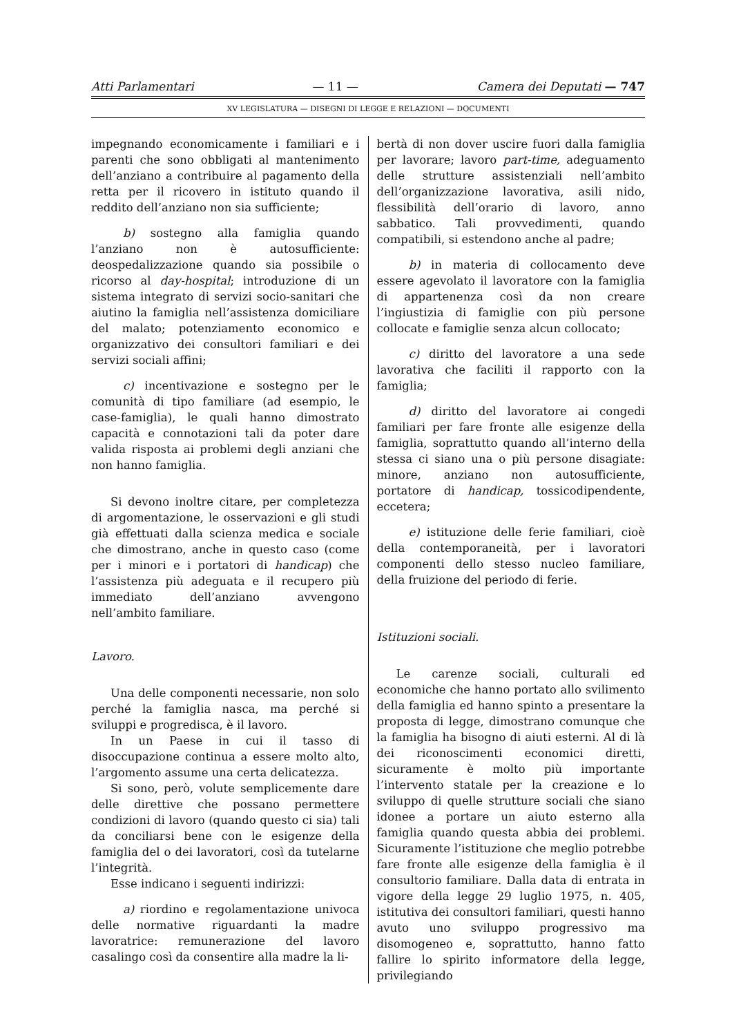Atti Parlamentari — 11 — Camera dei Deputati — 747
XV LEGISLATURA — DISEGNI DI LEGGE E RELAZIONI — DOCUMENTI
impegnando economicamente i familiari e i parenti che sono obbligati al mantenimento dell’anziano a contribuire al pagamento della retta per il ricovero in istituto quando il reddito dell’anziano non sia sufficiente;
b) sostegno alla famiglia quando l’anziano non è autosufficiente: deospedalizzazione quando sia possibile o ricorso al day-hospital; introduzione di un sistema integrato di servizi socio-sanitari che aiutino la famiglia nell’assistenza domiciliare del malato; potenziamento economico e organizzativo dei consultori familiari e dei servizi sociali affini;
c) incentivazione e sostegno per le comunità di tipo familiare (ad esempio, le case-famiglia), le quali hanno dimostrato capacità e connotazioni tali da poter dare valida risposta ai problemi degli anziani che non hanno famiglia.
Si devono inoltre citare, per completezza di argomentazione, le osservazioni e gli studi già effettuati dalla scienza medica e sociale che dimostrano, anche in questo caso (come per i minori e i portatori di handicap) che l’assistenza più adeguata e il recupero più immediato dell’anziano avvengono nell’ambito familiare.
Lavoro.
Una delle componenti necessarie, non solo perché la famiglia nasca, ma perché si sviluppi e progredisca, è il lavoro.
In un Paese in cui il tasso di disoccupazione continua a essere molto alto, l’argomento assume una certa delicatezza.
Si sono, però, volute semplicemente dare delle direttive che possano permettere condizioni di lavoro (quando questo ci sia) tali da conciliarsi bene con le esigenze della famiglia del o dei lavoratori, così da tutelarne l’integrità.
Esse indicano i seguenti indirizzi:
a) riordino e regolamentazione univoca delle normative riguardanti la madre lavoratrice: remunerazione del lavoro casalingo così da consentire alla madre la li-
bertà di non dover uscire fuori dalla famiglia per lavorare; lavoro part-time, adeguamento delle strutture assistenziali nell’ambito dell’organizzazione lavorativa, asili nido, flessibilità dell’orario di lavoro, anno sabbatico. Tali provvedimenti, quando compatibili, si estendono anche al padre;
b) in materia di collocamento deve essere agevolato il lavoratore con la famiglia di appartenenza così da non creare l’ingiustizia di famiglie con più persone collocate e famiglie senza alcun collocato;
c) diritto del lavoratore a una sede lavorativa che faciliti il rapporto con la famiglia;
d) diritto del lavoratore ai congedi familiari per fare fronte alle esigenze della famiglia, soprattutto quando all’interno della stessa ci siano una o più persone disagiate: minore, anziano non autosufficiente, portatore di handicap, tossicodipendente, eccetera;
e) istituzione delle ferie familiari, cioè della contemporaneità, per i lavoratori componenti dello stesso nucleo familiare, della fruizione del periodo di ferie.
Istituzioni sociali.
Le carenze sociali, culturali ed economiche che hanno portato allo svilimento della famiglia ed hanno spinto a presentare la proposta di legge, dimostrano comunque che la famiglia ha bisogno di aiuti esterni. Al di là dei riconoscimenti economici diretti, sicuramente è molto più importante l’intervento statale per la creazione e lo sviluppo di quelle strutture sociali che siano idonee a portare un aiuto esterno alla famiglia quando questa abbia dei problemi. Sicuramente l’istituzione che meglio potrebbe fare fronte alle esigenze della famiglia è il consultorio familiare. Dalla data di entrata in vigore della legge 29 luglio 1975, n. 405, istitutiva dei consultori familiari, questi hanno avuto uno sviluppo progressivo ma disomogeneo e, soprattutto, hanno fatto fallire lo spirito informatore della legge, privilegiando